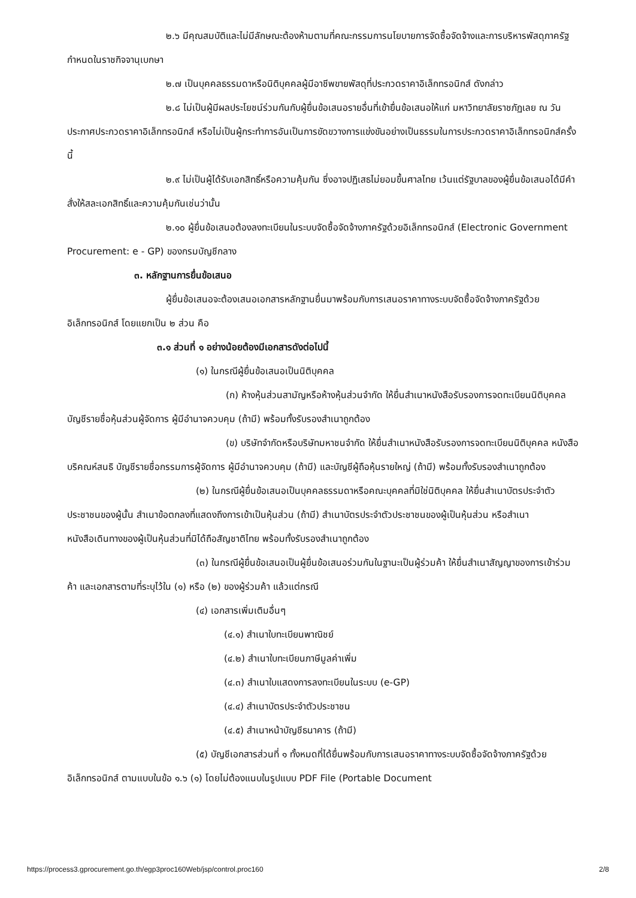๒.๖ มีคุณสมบัติและไม่มีลักษณะต้องห้ามตามที่คณะกรรมการนโยบายการจัดซื้อจัดจ้างและการบริหารพัสดุภาครัฐกำหนดในราชกิจจานุเบกษา
๒.๗ เป็นบุคคลธรรมดาหรือนิติบุคคลผู้มีอาชีพขายพัสดุที่ประกวดราคาอิเล็กทรอนิกส์ ดังกล่าว
๒.๘ ไม่เป็นผู้มีผลประโยชน์ร่วมกันกับผู้ยื่นข้อเสนอรายอื่นที่เข้ายื่นข้อเสนอให้แก่ มหาวิทยาลัยราชภัฏเลย ณ วันประกาศประกวดราคาอิเล็กทรอนิกส์ หรือไม่เป็นผู้กระทำการอันเป็นการขัดขวางการแข่งขันอย่างเป็นธรรมในการประกวดราคาอิเล็กทรอนิกส์ครั้งนี้
๒.๙ ไม่เป็นผู้ได้รับเอกสิทธิ์หรือความคุ้มกัน ซึ่งอาจปฏิเสธไม่ยอมขึ้นศาลไทย เว้นแต่รัฐบาลของผู้ยื่นข้อเสนอได้มีคำสั่งให้สละเอกสิทธิ์และความคุ้มกันเช่นว่านั้น
๒.๑๐ ผู้ยื่นข้อเสนอต้องลงทะเบียนในระบบจัดซื้อจัดจ้างภาครัฐด้วยอิเล็กทรอนิกส์ (Electronic Government Procurement: e - GP) ของกรมบัญชีกลาง
๓. หลักฐานการยื่นข้อเสนอ
ผู้ยื่นข้อเสนอจะต้องเสนอเอกสารหลักฐานยื่นมาพร้อมกับการเสนอราคาทางระบบจัดซื้อจัดจ้างภาครัฐด้วยอิเล็กทรอนิกส์ โดยแยกเป็น ๒ ส่วน คือ
๓.๑ ส่วนที่ ๑ อย่างน้อยต้องมีเอกสารดังต่อไปนี้
(๑) ในกรณีผู้ยื่นข้อเสนอเป็นนิติบุคคล
(ก) ห้างหุ้นส่วนสามัญหรือห้างหุ้นส่วนจำกัด ให้ยื่นสำเนาหนังสือรับรองการจดทะเบียนนิติบุคคล บัญชีรายชื่อหุ้นส่วนผู้จัดการ ผู้มีอำนาจควบคุม (ถ้ามี) พร้อมทั้งรับรองสำเนาถูกต้อง
(ข) บริษัทจำกัดหรือบริษัทมหาชนจำกัด ให้ยื่นสำเนาหนังสือรับรองการจดทะเบียนนิติบุคคล หนังสือบริคณห์สนธิ บัญชีรายชื่อกรรมการผู้จัดการ ผู้มีอำนาจควบคุม (ถ้ามี) และบัญชีผู้ถือหุ้นรายใหญ่ (ถ้ามี) พร้อมทั้งรับรองสำเนาถูกต้อง
(๒) ในกรณีผู้ยื่นข้อเสนอเป็นบุคคลธรรมดาหรือคณะบุคคลที่มิใช่นิติบุคคล ให้ยื่นสำเนาบัตรประจำตัวประชาชนของผู้นั้น สำเนาข้อตกลงที่แสดงถึงการเข้าเป็นหุ้นส่วน (ถ้ามี) สำเนาบัตรประจำตัวประชาชนของผู้เป็นหุ้นส่วน หรือสำเนาหนังสือเดินทางของผู้เป็นหุ้นส่วนที่มิได้ถือสัญชาติไทย พร้อมทั้งรับรองสำเนาถูกต้อง
(๓) ในกรณีผู้ยื่นข้อเสนอเป็นผู้ยื่นข้อเสนอร่วมกันในฐานะเป็นผู้ร่วมค้า ให้ยื่นสำเนาสัญญาของการเข้าร่วมค้า และเอกสารตามที่ระบุไว้ใน (๑) หรือ (๒) ของผู้ร่วมค้า แล้วแต่กรณี
(๔) เอกสารเพิ่มเติมอื่นๆ
(๔.๑) สำเนาใบทะเบียนพาณิชย์
(๔.๒) สำเนาใบทะเบียนภาษีมูลค่าเพิ่ม
(๔.๓) สำเนาใบแสดงการลงทะเบียนในระบบ (e-GP)
(๔.๔) สำเนาบัตรประจำตัวประชาชน
(๔.๕) สำเนาหน้าบัญชีธนาคาร (ถ้ามี)
(๕) บัญชีเอกสารส่วนที่ ๑ ทั้งหมดที่ได้ยื่นพร้อมกับการเสนอราคาทางระบบจัดซื้อจัดจ้างภาครัฐด้วยอิเล็กทรอนิกส์ ตามแบบในข้อ ๑.๖ (๑) โดยไม่ต้องแนบในรูปแบบ PDF File (Portable Document
https://process3.gprocurement.go.th/egp3proc160Web/jsp/control.proc160 2/8